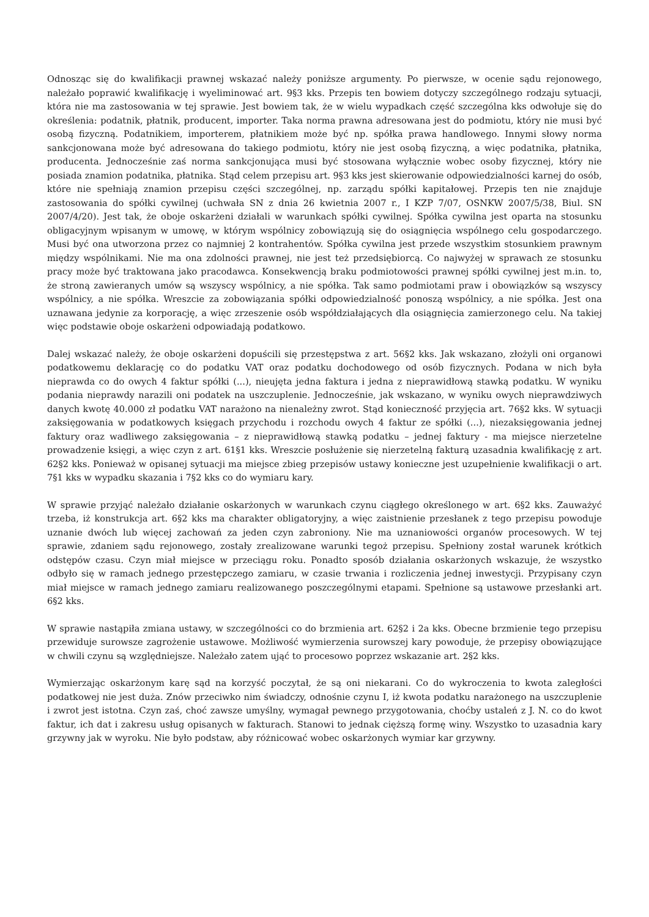Odnosząc się do kwalifikacji prawnej wskazać należy poniższe argumenty. Po pierwsze, w ocenie sądu rejonowego, należało poprawić kwalifikację i wyeliminować art. 9§3 kks. Przepis ten bowiem dotyczy szczególnego rodzaju sytuacji, która nie ma zastosowania w tej sprawie. Jest bowiem tak, że w wielu wypadkach część szczególna kks odwołuje się do określenia: podatnik, płatnik, producent, importer. Taka norma prawna adresowana jest do podmiotu, który nie musi być osobą fizyczną. Podatnikiem, importerem, płatnikiem może być np. spółka prawa handlowego. Innymi słowy norma sankcjonowana może być adresowana do takiego podmiotu, który nie jest osobą fizyczną, a więc podatnika, płatnika, producenta. Jednocześnie zaś norma sankcjonująca musi być stosowana wyłącznie wobec osoby fizycznej, który nie posiada znamion podatnika, płatnika. Stąd celem przepisu art. 9§3 kks jest skierowanie odpowiedzialności karnej do osób, które nie spełniają znamion przepisu części szczególnej, np. zarządu spółki kapitałowej. Przepis ten nie znajduje zastosowania do spółki cywilnej (uchwała SN z dnia 26 kwietnia 2007 r., I KZP 7/07, OSNKW 2007/5/38, Biul. SN 2007/4/20). Jest tak, że oboje oskarżeni działali w warunkach spółki cywilnej. Spółka cywilna jest oparta na stosunku obligacyjnym wpisanym w umowę, w którym wspólnicy zobowiązują się do osiągnięcia wspólnego celu gospodarczego. Musi być ona utworzona przez co najmniej 2 kontrahentów. Spółka cywilna jest przede wszystkim stosunkiem prawnym między wspólnikami. Nie ma ona zdolności prawnej, nie jest też przedsiębiorcą. Co najwyżej w sprawach ze stosunku pracy może być traktowana jako pracodawca. Konsekwencją braku podmiotowości prawnej spółki cywilnej jest m.in. to, że stroną zawieranych umów są wszyscy wspólnicy, a nie spółka. Tak samo podmiotami praw i obowiązków są wszyscy wspólnicy, a nie spółka. Wreszcie za zobowiązania spółki odpowiedzialność ponoszą wspólnicy, a nie spółka. Jest ona uznawana jedynie za korporację, a więc zrzeszenie osób współdziałających dla osiągnięcia zamierzonego celu. Na takiej więc podstawie oboje oskarżeni odpowiadają podatkowo.
Dalej wskazać należy, że oboje oskarżeni dopuścili się przestępstwa z art. 56§2 kks. Jak wskazano, złożyli oni organowi podatkowemu deklarację co do podatku VAT oraz podatku dochodowego od osób fizycznych. Podana w nich była nieprawda co do owych 4 faktur spółki (...), nieujęta jedna faktura i jedna z nieprawidłową stawką podatku. W wyniku podania nieprawdy narazili oni podatek na uszczuplenie. Jednocześnie, jak wskazano, w wyniku owych nieprawdziwych danych kwotę 40.000 zł podatku VAT narażono na nienależny zwrot. Stąd konieczność przyjęcia art. 76§2 kks. W sytuacji zaksięgowania w podatkowych księgach przychodu i rozchodu owych 4 faktur ze spółki (...), niezaksięgowania jednej faktury oraz wadliwego zaksięgowania – z nieprawidłową stawką podatku – jednej faktury - ma miejsce nierzetelne prowadzenie księgi, a więc czyn z art. 61§1 kks. Wreszcie posłużenie się nierzetelną fakturą uzasadnia kwalifikację z art. 62§2 kks. Ponieważ w opisanej sytuacji ma miejsce zbieg przepisów ustawy konieczne jest uzupełnienie kwalifikacji o art. 7§1 kks w wypadku skazania i 7§2 kks co do wymiaru kary.
W sprawie przyjąć należało działanie oskarżonych w warunkach czynu ciągłego określonego w art. 6§2 kks. Zauważyć trzeba, iż konstrukcja art. 6§2 kks ma charakter obligatoryjny, a więc zaistnienie przesłanek z tego przepisu powoduje uznanie dwóch lub więcej zachowań za jeden czyn zabroniony. Nie ma uznaniowości organów procesowych. W tej sprawie, zdaniem sądu rejonowego, zostały zrealizowane warunki tegoż przepisu. Spełniony został warunek krótkich odstępów czasu. Czyn miał miejsce w przeciągu roku. Ponadto sposób działania oskarżonych wskazuje, że wszystko odbyło się w ramach jednego przestępczego zamiaru, w czasie trwania i rozliczenia jednej inwestycji. Przypisany czyn miał miejsce w ramach jednego zamiaru realizowanego poszczególnymi etapami. Spełnione są ustawowe przesłanki art. 6§2 kks.
W sprawie nastąpiła zmiana ustawy, w szczególności co do brzmienia art. 62§2 i 2a kks. Obecne brzmienie tego przepisu przewiduje surowsze zagrożenie ustawowe. Możliwość wymierzenia surowszej kary powoduje, że przepisy obowiązujące w chwili czynu są względniejsze. Należało zatem ująć to procesowo poprzez wskazanie art. 2§2 kks.
Wymierzając oskarżonym karę sąd na korzyść poczytał, że są oni niekarani. Co do wykroczenia to kwota zaległości podatkowej nie jest duża. Znów przeciwko nim świadczy, odnośnie czynu I, iż kwota podatku narażonego na uszczuplenie i zwrot jest istotna. Czyn zaś, choć zawsze umyślny, wymagał pewnego przygotowania, choćby ustaleń z J. N. co do kwot faktur, ich dat i zakresu usług opisanych w fakturach. Stanowi to jednak cięższą formę winy. Wszystko to uzasadnia kary grzywny jak w wyroku. Nie było podstaw, aby różnicować wobec oskarżonych wymiar kar grzywny.